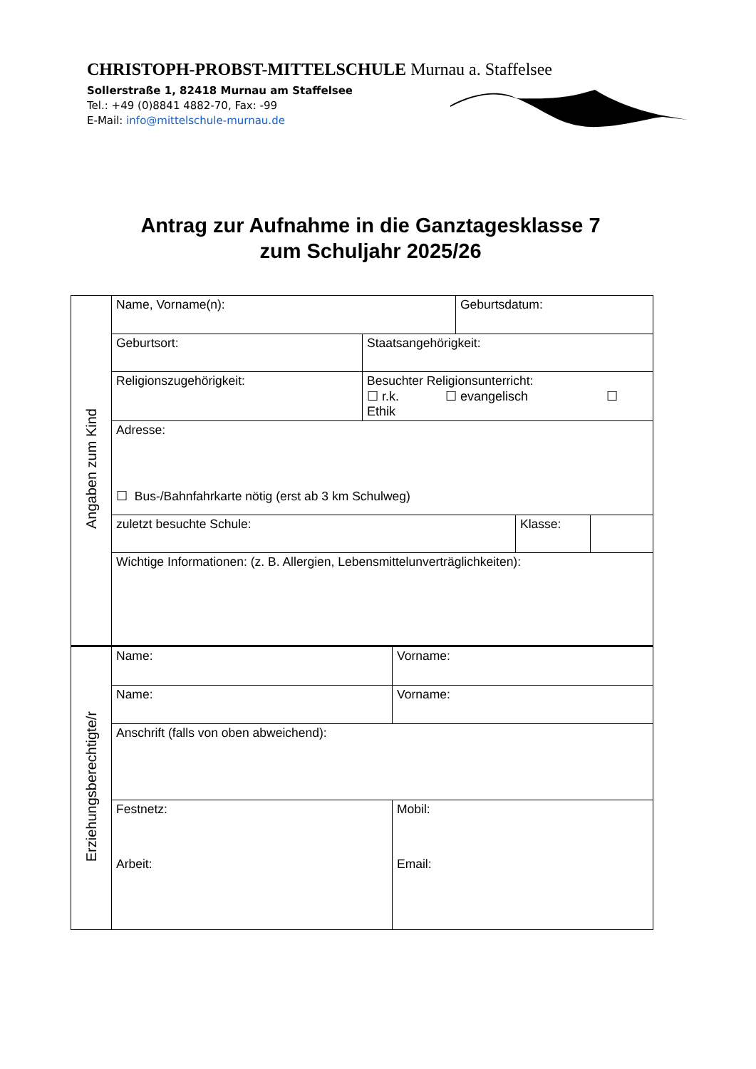CHRISTOPH-PROBST-MITTELSCHULE Murnau a. Staffelsee
Sollerstraße 1, 82418 Murnau am Staffelsee
Tel.: +49 (0)8841 4882-70, Fax: -99
E-Mail: info@mittelschule-murnau.de
Antrag zur Aufnahme in die Ganztagesklasse 7
zum Schuljahr 2025/26
| Angaben zum Kind | Name, Vorname(n): | | | Geburtsdatum: | | |
| | Geburtsort: | Staatsangehörigkeit: | | | | |
| | Religionszugehörigkeit: | Besuchter Religionsunterricht: ☐ r.k. ☐ evangelisch ☐ Ethik | | | | |
| | Adresse: ☐ Bus-/Bahnfahrkarte nötig (erst ab 3 km Schulweg) | | | | | |
| | zuletzt besuchte Schule: | | | | Klasse: | |
| | Wichtige Informationen: (z. B. Allergien, Lebensmittelunverträglichkeiten): | | | | | |
| Erziehungsberechtigte/r | Name: | | Vorname: | | | |
| | Name: | | Vorname: | | | |
| | Anschrift (falls von oben abweichend): | | | | | |
| | Festnetz: Arbeit: | | Mobil: Email: | | | |